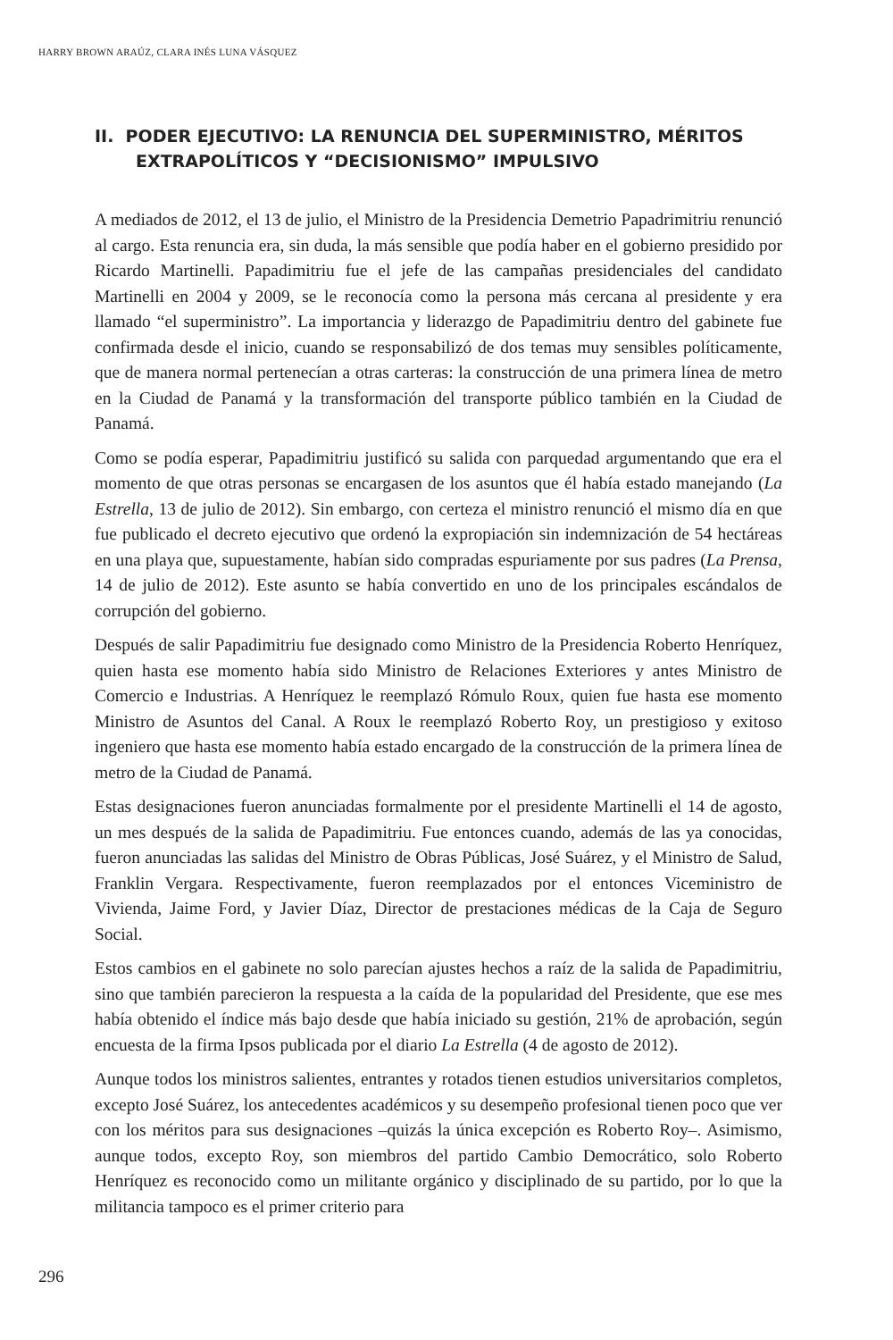HARRY BROWN ARAÚZ, CLARA INÉS LUNA VÁSQUEZ
II. PODER EJECUTIVO: LA RENUNCIA DEL SUPERMINISTRO, MÉRITOS EXTRAPOLÍTICOS Y “DECISIONISMO” IMPULSIVO
A mediados de 2012, el 13 de julio, el Ministro de la Presidencia Demetrio Papadrimitriu renunció al cargo. Esta renuncia era, sin duda, la más sensible que podía haber en el gobierno presidido por Ricardo Martinelli. Papadimitriu fue el jefe de las campañas presidenciales del candidato Martinelli en 2004 y 2009, se le reconocía como la persona más cercana al presidente y era llamado “el superministro”. La importancia y liderazgo de Papadimitriu dentro del gabinete fue confirmada desde el inicio, cuando se responsabilizó de dos temas muy sensibles políticamente, que de manera normal pertenecían a otras carteras: la construcción de una primera línea de metro en la Ciudad de Panamá y la transformación del transporte público también en la Ciudad de Panamá.
Como se podía esperar, Papadimitriu justificó su salida con parquedad argumentando que era el momento de que otras personas se encargasen de los asuntos que él había estado manejando (La Estrella, 13 de julio de 2012). Sin embargo, con certeza el ministro renunció el mismo día en que fue publicado el decreto ejecutivo que ordenó la expropiación sin indemnización de 54 hectáreas en una playa que, supuestamente, habían sido compradas espuriamente por sus padres (La Prensa, 14 de julio de 2012). Este asunto se había convertido en uno de los principales escándalos de corrupción del gobierno.
Después de salir Papadimitriu fue designado como Ministro de la Presidencia Roberto Henríquez, quien hasta ese momento había sido Ministro de Relaciones Exteriores y antes Ministro de Comercio e Industrias. A Henríquez le reemplazó Rómulo Roux, quien fue hasta ese momento Ministro de Asuntos del Canal. A Roux le reemplazó Roberto Roy, un prestigioso y exitoso ingeniero que hasta ese momento había estado encargado de la construcción de la primera línea de metro de la Ciudad de Panamá.
Estas designaciones fueron anunciadas formalmente por el presidente Martinelli el 14 de agosto, un mes después de la salida de Papadimitriu. Fue entonces cuando, además de las ya conocidas, fueron anunciadas las salidas del Ministro de Obras Públicas, José Suárez, y el Ministro de Salud, Franklin Vergara. Respectivamente, fueron reemplazados por el entonces Viceministro de Vivienda, Jaime Ford, y Javier Díaz, Director de prestaciones médicas de la Caja de Seguro Social.
Estos cambios en el gabinete no solo parecían ajustes hechos a raíz de la salida de Papadimitriu, sino que también parecieron la respuesta a la caída de la popularidad del Presidente, que ese mes había obtenido el índice más bajo desde que había iniciado su gestión, 21% de aprobación, según encuesta de la firma Ipsos publicada por el diario La Estrella (4 de agosto de 2012).
Aunque todos los ministros salientes, entrantes y rotados tienen estudios universitarios completos, excepto José Suárez, los antecedentes académicos y su desempeño profesional tienen poco que ver con los méritos para sus designaciones –quizás la única excepción es Roberto Roy–. Asimismo, aunque todos, excepto Roy, son miembros del partido Cambio Democrático, solo Roberto Henríquez es reconocido como un militante orgánico y disciplinado de su partido, por lo que la militancia tampoco es el primer criterio para
296